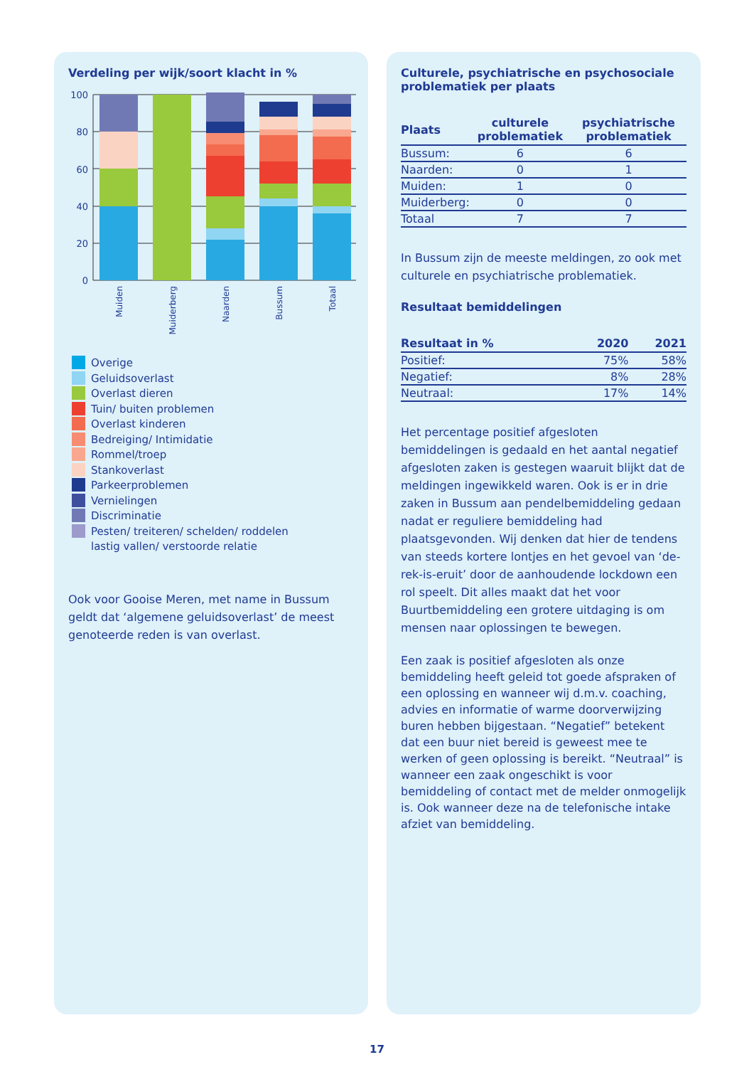Verdeling per wijk/soort klacht in %
100
80
60
40
20
0
Muiden
Muiderberg
Naarden
Bussum
Totaal
Overige
Geluidsoverlast
Overlast dieren
Tuin/ buiten problemen
Overlast kinderen
Bedreiging/ Intimidatie
Rommel/troep
Stankoverlast
Parkeerproblemen
Vernielingen
Discriminatie
Pesten/ treiteren/ schelden/ roddelen
lastig vallen/ verstoorde relatie
Ook voor Gooise Meren, met name in Bussum geldt dat ‘algemene geluidsoverlast’ de meest genoteerde reden is van overlast.
Culturele, psychiatrische en psychosociale problematiek per plaats
| Plaats | culturele problematiek | psychiatrische problematiek |
| --- | --- | --- |
| Bussum: | 6 | 6 |
| Naarden: | 0 | 1 |
| Muiden: | 1 | 0 |
| Muiderberg: | 0 | 0 |
| Totaal | 7 | 7 |
In Bussum zijn de meeste meldingen, zo ook met culturele en psychiatrische problematiek.
Resultaat bemiddelingen
| Resultaat in % | 2020 | 2021 |
| --- | --- | --- |
| Positief: | 75% | 58% |
| Negatief: | 8% | 28% |
| Neutraal: | 17% | 14% |
Het percentage positief afgesloten bemiddelingen is gedaald en het aantal negatief afgesloten zaken is gestegen waaruit blijkt dat de meldingen ingewikkeld waren. Ook is er in drie zaken in Bussum aan pendelbemiddeling gedaan nadat er reguliere bemiddeling had plaatsgevonden. Wij denken dat hier de tendens van steeds kortere lontjes en het gevoel van ‘de-rek-is-eruit’ door de aanhoudende lockdown een rol speelt. Dit alles maakt dat het voor Buurtbemiddeling een grotere uitdaging is om mensen naar oplossingen te bewegen.
Een zaak is positief afgesloten als onze bemiddeling heeft geleid tot goede afspraken of een oplossing en wanneer wij d.m.v. coaching, advies en informatie of warme doorverwijzing buren hebben bijgestaan. “Negatief” betekent dat een buur niet bereid is geweest mee te werken of geen oplossing is bereikt. “Neutraal” is wanneer een zaak ongeschikt is voor bemiddeling of contact met de melder onmogelijk is. Ook wanneer deze na de telefonische intake afziet van bemiddeling.
17